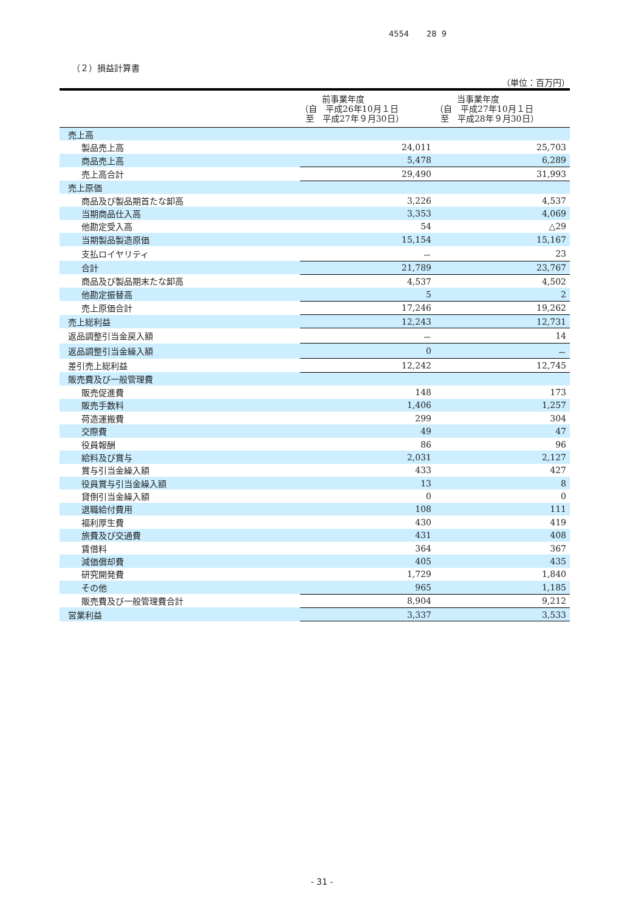4554 28 9
（２）損益計算書
（単位：百万円）
| | 前事業年度 （自 平成26年10月１日 至 平成27年９月30日） | 当事業年度 （自 平成27年10月１日 至 平成28年９月30日） |
| --- | --- | --- |
| 売上高 | | |
| 製品売上高 | 24,011 | 25,703 |
| 商品売上高 | 5,478 | 6,289 |
| 売上高合計 | 29,490 | 31,993 |
| 売上原価 | | |
| 商品及び製品期首たな卸高 | 3,226 | 4,537 |
| 当期商品仕入高 | 3,353 | 4,069 |
| 他勘定受入高 | 54 | △29 |
| 当期製品製造原価 | 15,154 | 15,167 |
| 支払ロイヤリティ | － | 23 |
| 合計 | 21,789 | 23,767 |
| 商品及び製品期末たな卸高 | 4,537 | 4,502 |
| 他勘定振替高 | 5 | 2 |
| 売上原価合計 | 17,246 | 19,262 |
| 売上総利益 | 12,243 | 12,731 |
| 返品調整引当金戻入額 | － | 14 |
| 返品調整引当金繰入額 | 0 | － |
| 差引売上総利益 | 12,242 | 12,745 |
| 販売費及び一般管理費 | | |
| 販売促進費 | 148 | 173 |
| 販売手数料 | 1,406 | 1,257 |
| 荷造運搬費 | 299 | 304 |
| 交際費 | 49 | 47 |
| 役員報酬 | 86 | 96 |
| 給料及び賞与 | 2,031 | 2,127 |
| 賞与引当金繰入額 | 433 | 427 |
| 役員賞与引当金繰入額 | 13 | 8 |
| 貸倒引当金繰入額 | 0 | 0 |
| 退職給付費用 | 108 | 111 |
| 福利厚生費 | 430 | 419 |
| 旅費及び交通費 | 431 | 408 |
| 賃借料 | 364 | 367 |
| 減価償却費 | 405 | 435 |
| 研究開発費 | 1,729 | 1,840 |
| その他 | 965 | 1,185 |
| 販売費及び一般管理費合計 | 8,904 | 9,212 |
| 営業利益 | 3,337 | 3,533 |
- 31 -